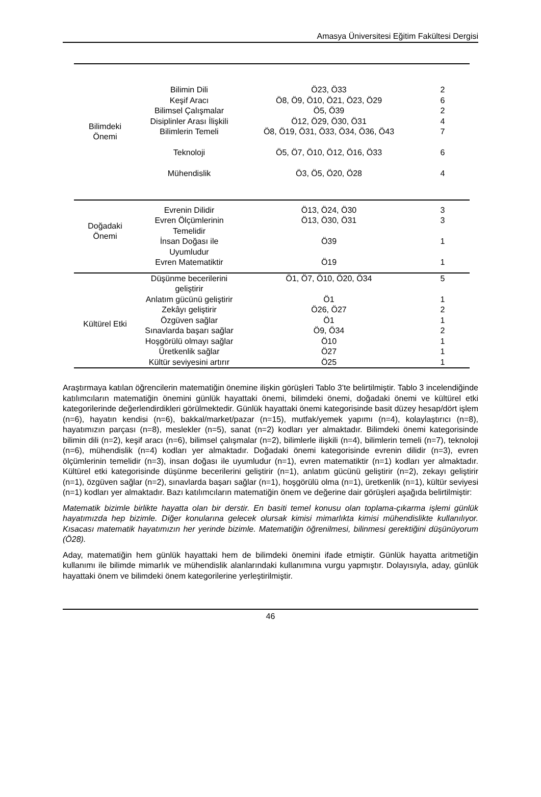Amasya Üniversitesi Eğitim Fakültesi Dergisi
| Bilimdeki Önemi | Bilimin Dili Keşif Aracı Bilimsel Çalışmalar Disiplinler Arası İlişkili Bilimlerin Temeli Teknoloji Mühendislik | Ö23, Ö33 Ö8, Ö9, Ö10, Ö21, Ö23, Ö29 Ö5, Ö39 Ö12, Ö29, Ö30, Ö31 Ö8, Ö19, Ö31, Ö33, Ö34, Ö36, Ö43 Ö5, Ö7, Ö10, Ö12, Ö16, Ö33 Ö3, Ö5, Ö20, Ö28 | 2 6 2 4 7 6 4 |
| Doğadaki Önemi | Evrenin Dilidir Evren Ölçümlerinin Temelidir İnsan Doğası ile Uyumludur Evren Matematiktir | Ö13, Ö24, Ö30 Ö13, Ö30, Ö31 Ö39 Ö19 | 3 3 1 1 |
| Kültürel Etki | Düşünme becerilerini geliştirir Anlatım gücünü geliştirir Zekâyı geliştirir Özgüven sağlar Sınavlarda başarı sağlar Hoşgörülü olmayı sağlar Üretkenlik sağlar Kültür seviyesini artırır | Ö1, Ö7, Ö10, Ö20, Ö34 Ö1 Ö26, Ö27 Ö1 Ö9, Ö34 Ö10 Ö27 Ö25 | 5 1 2 1 2 1 1 1 |
Araştırmaya katılan öğrencilerin matematiğin önemine ilişkin görüşleri Tablo 3’te belirtilmiştir. Tablo 3 incelendiğinde katılımcıların matematiğin önemini günlük hayattaki önemi, bilimdeki önemi, doğadaki önemi ve kültürel etki kategorilerinde değerlendirdikleri görülmektedir. Günlük hayattaki önemi kategorisinde basit düzey hesap/dört işlem (n=6), hayatın kendisi (n=6), bakkal/market/pazar (n=15), mutfak/yemek yapımı (n=4), kolaylaştırıcı (n=8), hayatımızın parçası (n=8), meslekler (n=5), sanat (n=2) kodları yer almaktadır. Bilimdeki önemi kategorisinde bilimin dili (n=2), keşif aracı (n=6), bilimsel çalışmalar (n=2), bilimlerle ilişkili (n=4), bilimlerin temeli (n=7), teknoloji (n=6), mühendislik (n=4) kodları yer almaktadır. Doğadaki önemi kategorisinde evrenin dilidir (n=3), evren ölçümlerinin temelidir (n=3), insan doğası ile uyumludur (n=1), evren matematiktir (n=1) kodları yer almaktadır. Kültürel etki kategorisinde düşünme becerilerini geliştirir (n=1), anlatım gücünü geliştirir (n=2), zekayı geliştirir (n=1), özgüven sağlar (n=2), sınavlarda başarı sağlar (n=1), hoşgörülü olma (n=1), üretkenlik (n=1), kültür seviyesi (n=1) kodları yer almaktadır. Bazı katılımcıların matematiğin önem ve değerine dair görüşleri aşağıda belirtilmiştir:
Matematik bizimle birlikte hayatta olan bir derstir. En basiti temel konusu olan toplama-çıkarma işlemi günlük hayatımızda hep bizimle. Diğer konularına gelecek olursak kimisi mimarlıkta kimisi mühendislikte kullanılıyor. Kısacası matematik hayatımızın her yerinde bizimle. Matematiğin öğrenilmesi, bilinmesi gerektiğini düşünüyorum (Ö28).
Aday, matematiğin hem günlük hayattaki hem de bilimdeki önemini ifade etmiştir. Günlük hayatta aritmetiğin kullanımı ile bilimde mimarlık ve mühendislik alanlarındaki kullanımına vurgu yapmıştır. Dolayısıyla, aday, günlük hayattaki önem ve bilimdeki önem kategorilerine yerleştirilmiştir.
46